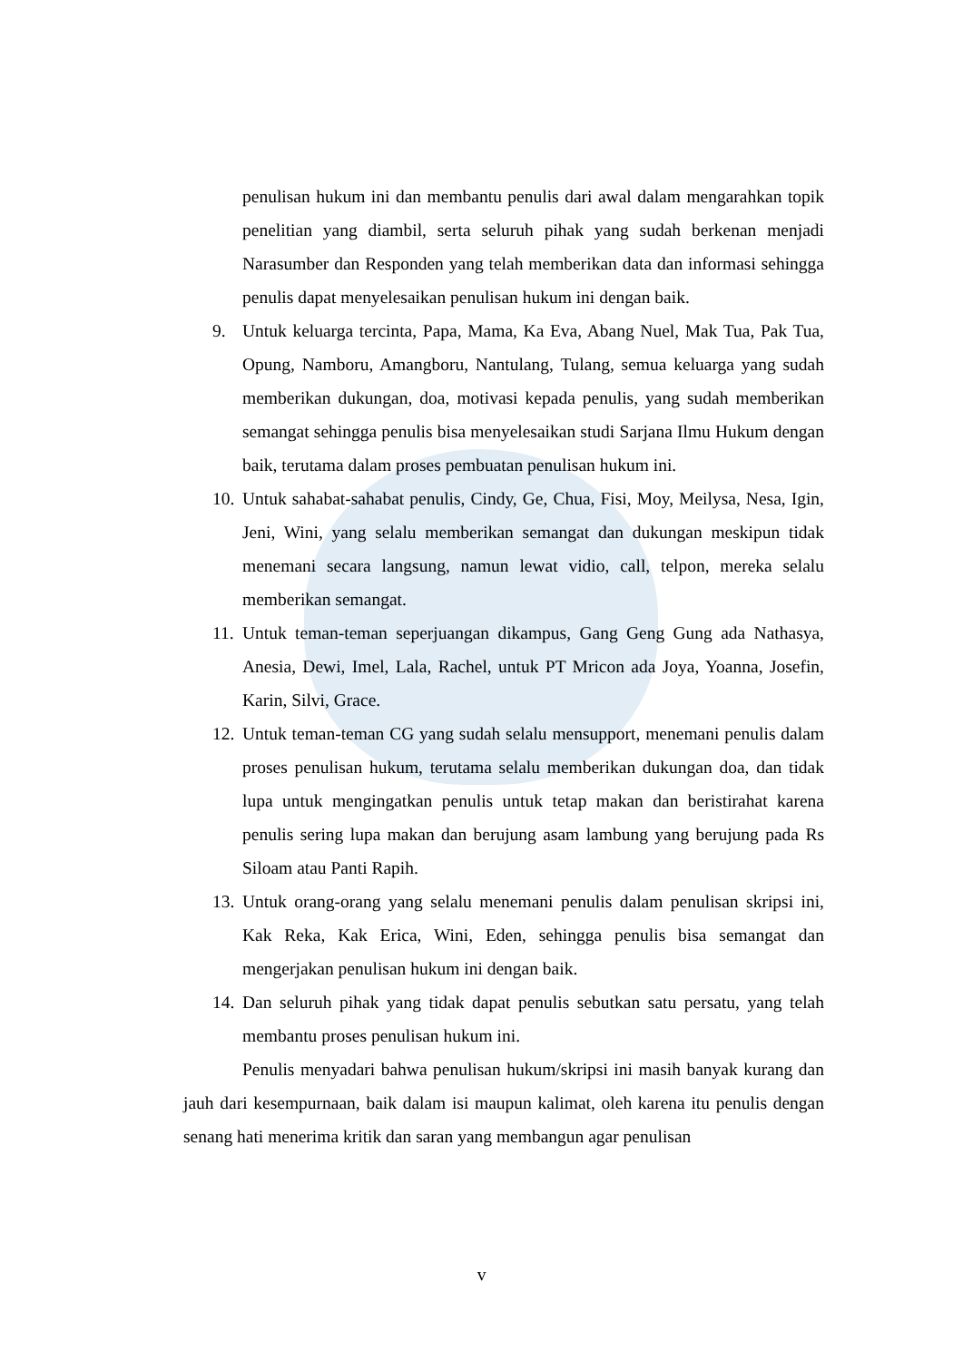penulisan hukum ini dan membantu penulis dari awal dalam mengarahkan topik penelitian yang diambil, serta seluruh pihak yang sudah berkenan menjadi Narasumber dan Responden yang telah memberikan data dan informasi sehingga penulis dapat menyelesaikan penulisan hukum ini dengan baik.
9. Untuk keluarga tercinta, Papa, Mama, Ka Eva, Abang Nuel, Mak Tua, Pak Tua, Opung, Namboru, Amangboru, Nantulang, Tulang, semua keluarga yang sudah memberikan dukungan, doa, motivasi kepada penulis, yang sudah memberikan semangat sehingga penulis bisa menyelesaikan studi Sarjana Ilmu Hukum dengan baik, terutama dalam proses pembuatan penulisan hukum ini.
10. Untuk sahabat-sahabat penulis, Cindy, Ge, Chua, Fisi, Moy, Meilysa, Nesa, Igin, Jeni, Wini, yang selalu memberikan semangat dan dukungan meskipun tidak menemani secara langsung, namun lewat vidio, call, telpon, mereka selalu memberikan semangat.
11. Untuk teman-teman seperjuangan dikampus, Gang Geng Gung ada Nathasya, Anesia, Dewi, Imel, Lala, Rachel, untuk PT Mricon ada Joya, Yoanna, Josefin, Karin, Silvi, Grace.
12. Untuk teman-teman CG yang sudah selalu mensupport, menemani penulis dalam proses penulisan hukum, terutama selalu memberikan dukungan doa, dan tidak lupa untuk mengingatkan penulis untuk tetap makan dan beristirahat karena penulis sering lupa makan dan berujung asam lambung yang berujung pada Rs Siloam atau Panti Rapih.
13. Untuk orang-orang yang selalu menemani penulis dalam penulisan skripsi ini, Kak Reka, Kak Erica, Wini, Eden, sehingga penulis bisa semangat dan mengerjakan penulisan hukum ini dengan baik.
14. Dan seluruh pihak yang tidak dapat penulis sebutkan satu persatu, yang telah membantu proses penulisan hukum ini.
Penulis menyadari bahwa penulisan hukum/skripsi ini masih banyak kurang dan jauh dari kesempurnaan, baik dalam isi maupun kalimat, oleh karena itu penulis dengan senang hati menerima kritik dan saran yang membangun agar penulisan
v